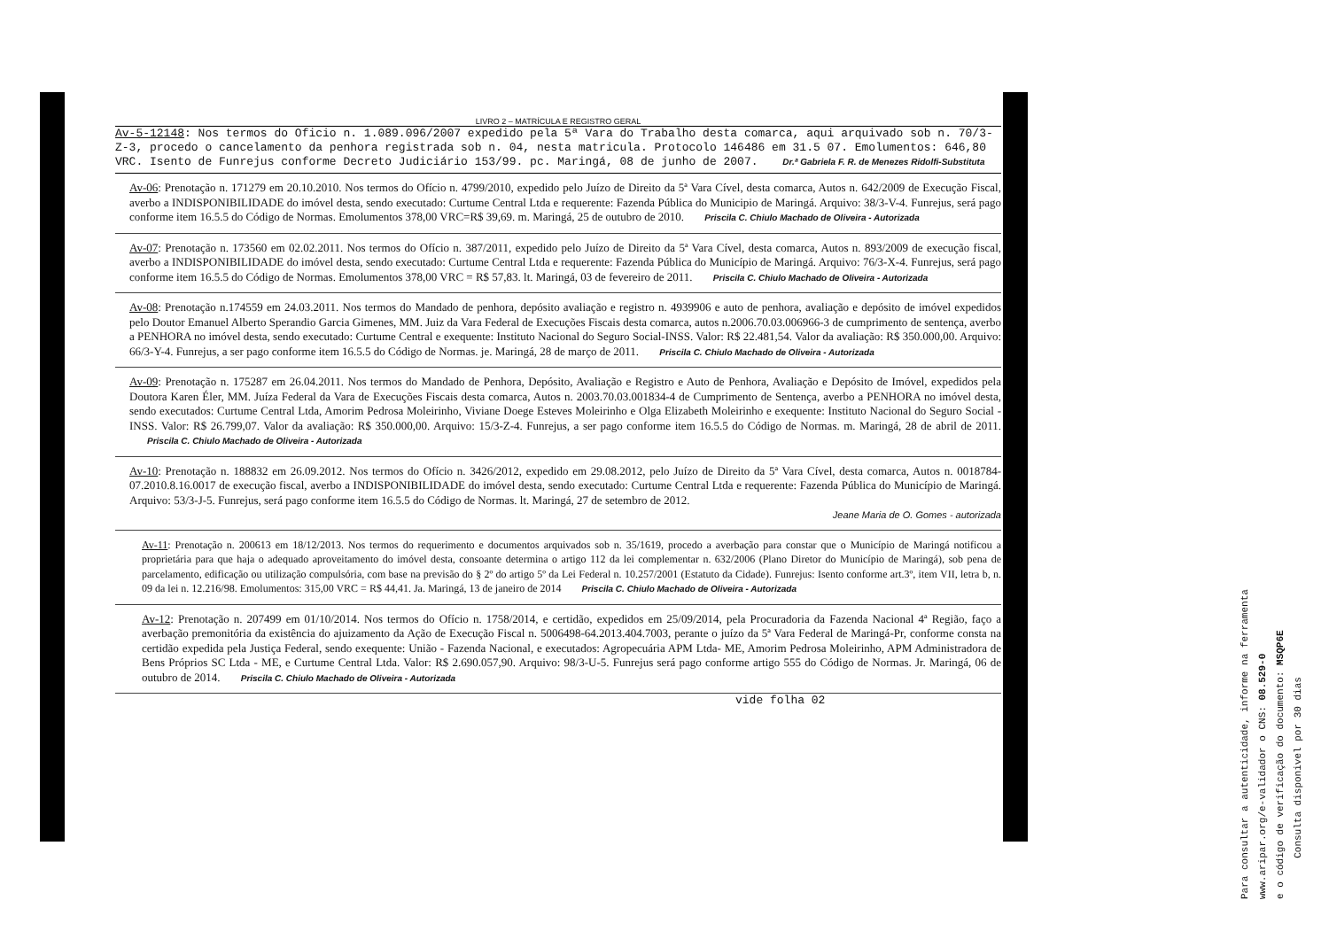LIVRO 2 – MATRÍCULA E REGISTRO GERAL
Av-5-12148: Nos termos do Oficio n. 1.089.096/2007 expedido pela 5ª Vara do Trabalho desta comarca, aqui arquivado sob n. 70/3-Z-3, procedo o cancelamento da penhora registrada sob n. 04, nesta matricula. Protocolo 146486 em 31.5 07. Emolumentos: 646,80 VRC. Isento de Funrejus conforme Decreto Judiciário 153/99. pc. Maringá, 08 de junho de 2007. Dr.ª Gabriela F. R. de Menezes Ridolfi-Substituta
Av-06: Prenotação n. 171279 em 20.10.2010. Nos termos do Ofício n. 4799/2010, expedido pelo Juízo de Direito da 5ª Vara Cível, desta comarca, Autos n. 642/2009 de Execução Fiscal, averbo a INDISPONIBILIDADE do imóvel desta, sendo executado: Curtume Central Ltda e requerente: Fazenda Pública do Municipio de Maringá. Arquivo: 38/3-V-4. Funrejus, será pago conforme item 16.5.5 do Código de Normas. Emolumentos 378,00 VRC=R$ 39,69. m. Maringá, 25 de outubro de 2010. Priscila C. Chiulo Machado de Oliveira - Autorizada
Av-07: Prenotação n. 173560 em 02.02.2011. Nos termos do Ofício n. 387/2011, expedido pelo Juízo de Direito da 5ª Vara Cível, desta comarca, Autos n. 893/2009 de execução fiscal, averbo a INDISPONIBILIDADE do imóvel desta, sendo executado: Curtume Central Ltda e requerente: Fazenda Pública do Município de Maringá. Arquivo: 76/3-X-4. Funrejus, será pago conforme item 16.5.5 do Código de Normas. Emolumentos 378,00 VRC = R$ 57,83. lt. Maringá, 03 de fevereiro de 2011. Priscila C. Chiulo Machado de Oliveira - Autorizada
Av-08: Prenotação n.174559 em 24.03.2011. Nos termos do Mandado de penhora, depósito avaliação e registro n. 4939906 e auto de penhora, avaliação e depósito de imóvel expedidos pelo Doutor Emanuel Alberto Sperandio Garcia Gimenes, MM. Juiz da Vara Federal de Execuções Fiscais desta comarca, autos n.2006.70.03.006966-3 de cumprimento de sentença, averbo a PENHORA no imóvel desta, sendo executado: Curtume Central e exequente: Instituto Nacional do Seguro Social-INSS. Valor: R$ 22.481,54. Valor da avaliação: R$ 350.000,00. Arquivo: 66/3-Y-4. Funrejus, a ser pago conforme item 16.5.5 do Código de Normas. je. Maringá, 28 de março de 2011. Priscila C. Chiulo Machado de Oliveira - Autorizada
Av-09: Prenotação n. 175287 em 26.04.2011. Nos termos do Mandado de Penhora, Depósito, Avaliação e Registro e Auto de Penhora, Avaliação e Depósito de Imóvel, expedidos pela Doutora Karen Éler, MM. Juíza Federal da Vara de Execuções Fiscais desta comarca, Autos n. 2003.70.03.001834-4 de Cumprimento de Sentença, averbo a PENHORA no imóvel desta, sendo executados: Curtume Central Ltda, Amorim Pedrosa Moleirinho, Viviane Doege Esteves Moleirinho e Olga Elizabeth Moleirinho e exequente: Instituto Nacional do Seguro Social - INSS. Valor: R$ 26.799,07. Valor da avaliação: R$ 350.000,00. Arquivo: 15/3-Z-4. Funrejus, a ser pago conforme item 16.5.5 do Código de Normas. m. Maringá, 28 de abril de 2011. Priscila C. Chiulo Machado de Oliveira - Autorizada
Av-10: Prenotação n. 188832 em 26.09.2012. Nos termos do Ofício n. 3426/2012, expedido em 29.08.2012, pelo Juízo de Direito da 5ª Vara Cível, desta comarca, Autos n. 0018784-07.2010.8.16.0017 de execução fiscal, averbo a INDISPONIBILIDADE do imóvel desta, sendo executado: Curtume Central Ltda e requerente: Fazenda Pública do Município de Maringá. Arquivo: 53/3-J-5. Funrejus, será pago conforme item 16.5.5 do Código de Normas. lt. Maringá, 27 de setembro de 2012.
Jeane Maria de O. Gomes - autorizada
Av-11: Prenotação n. 200613 em 18/12/2013. Nos termos do requerimento e documentos arquivados sob n. 35/1619, procedo a averbação para constar que o Município de Maringá notificou a proprietária para que haja o adequado aproveitamento do imóvel desta, consoante determina o artigo 112 da lei complementar n. 632/2006 (Plano Diretor do Município de Maringá), sob pena de parcelamento, edificação ou utilização compulsória, com base na previsão do § 2º do artigo 5º da Lei Federal n. 10.257/2001 (Estatuto da Cidade). Funrejus: Isento conforme art.3º, item VII, letra b, n. 09 da lei n. 12.216/98. Emolumentos: 315,00 VRC = R$ 44,41. Ja. Maringá, 13 de janeiro de 2014 Priscila C. Chiulo Machado de Oliveira - Autorizada
Av-12: Prenotação n. 207499 em 01/10/2014. Nos termos do Ofício n. 1758/2014, e certidão, expedidos em 25/09/2014, pela Procuradoria da Fazenda Nacional 4ª Região, faço a averbação premonitória da existência do ajuizamento da Ação de Execução Fiscal n. 5006498-64.2013.404.7003, perante o juízo da 5ª Vara Federal de Maringá-Pr, conforme consta na certidão expedida pela Justiça Federal, sendo exequente: União - Fazenda Nacional, e executados: Agropecuária APM Ltda- ME, Amorim Pedrosa Moleirinho, APM Administradora de Bens Próprios SC Ltda - ME, e Curtume Central Ltda. Valor: R$ 2.690.057,90. Arquivo: 98/3-U-5. Funrejus será pago conforme artigo 555 do Código de Normas. Jr. Maringá, 06 de outubro de 2014. Priscila C. Chiulo Machado de Oliveira - Autorizada
vide folha 02
Para consultar a autenticidade, informe na ferramenta
www.aripar.org/e-validador o CNS: 08.529-0
e o código de verificação do documento: MSQP6E
Consulta disponivel por 30 dias